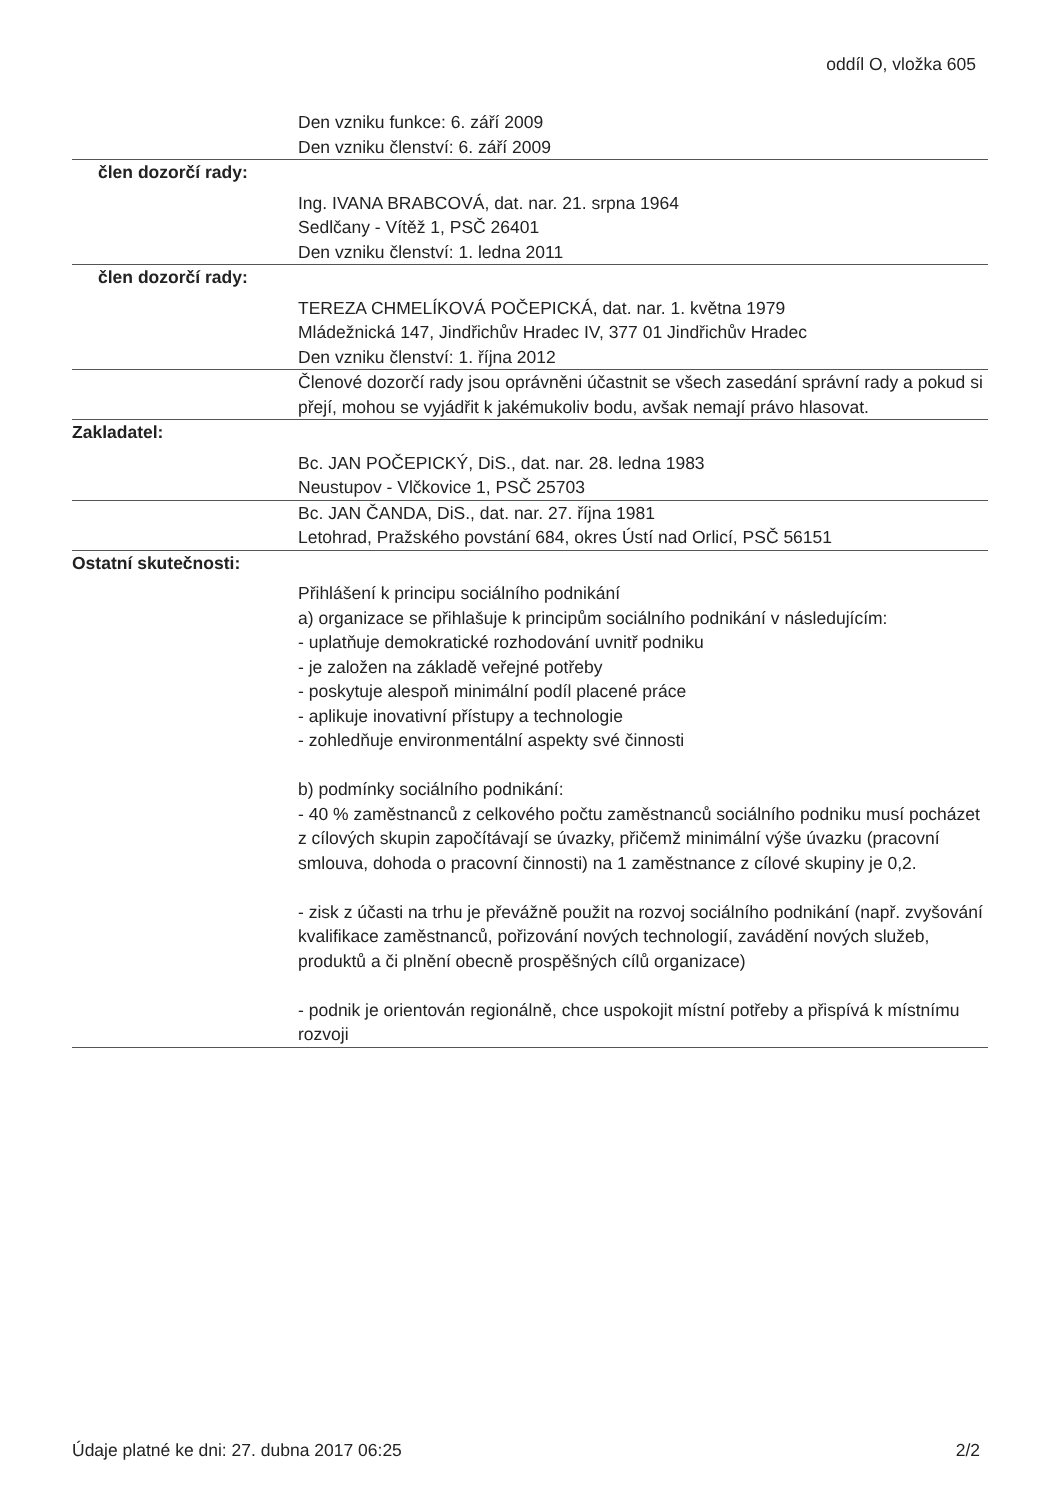oddíl O, vložka 605
Den vzniku funkce: 6. září 2009
Den vzniku členství: 6. září 2009
člen dozorčí rady:
Ing. IVANA BRABCOVÁ, dat. nar. 21. srpna 1964
Sedlčany - Vítěž 1, PSČ 26401
Den vzniku členství: 1. ledna 2011
člen dozorčí rady:
TEREZA CHMELÍKOVÁ POČEPICKÁ, dat. nar. 1. května 1979
Mládežnická 147, Jindřichův Hradec IV, 377 01 Jindřichův Hradec
Den vzniku členství: 1. října 2012
Členové dozorčí rady jsou oprávněni účastnit se všech zasedání správní rady a pokud si přejí, mohou se vyjádřit k jakémukoliv bodu, avšak nemají právo hlasovat.
Zakladatel:
Bc. JAN POČEPICKÝ, DiS., dat. nar. 28. ledna 1983
Neustupov - Vlčkovice 1, PSČ 25703
Bc. JAN ČANDA, DiS., dat. nar. 27. října 1981
Letohrad, Pražského povstání 684, okres Ústí nad Orlicí, PSČ 56151
Ostatní skutečnosti:
Přihlášení k principu sociálního podnikání
a) organizace se přihlašuje k principům sociálního podnikání v následujícím:
- uplatňuje demokratické rozhodování uvnitř podniku
- je založen na základě veřejné potřeby
- poskytuje alespoň minimální podíl placené práce
- aplikuje inovativní přístupy a technologie
- zohledňuje environmentální aspekty své činnosti
b) podmínky sociálního podnikání:
- 40 % zaměstnanců z celkového počtu zaměstnanců sociálního podniku musí pocházet z cílových skupin započítávají se úvazky, přičemž minimální výše úvazku (pracovní smlouva, dohoda o pracovní činnosti) na 1 zaměstnance z cílové skupiny je 0,2.
- zisk z účasti na trhu je převážně použit na rozvoj sociálního podnikání (např. zvyšování kvalifikace zaměstnanců, pořizování nových technologií, zavádění nových služeb, produktů a či plnění obecně prospěšných cílů organizace)
- podnik je orientován regionálně, chce uspokojit místní potřeby a přispívá k místnímu rozvoji
Údaje platné ke dni: 27. dubna 2017 06:25 2/2